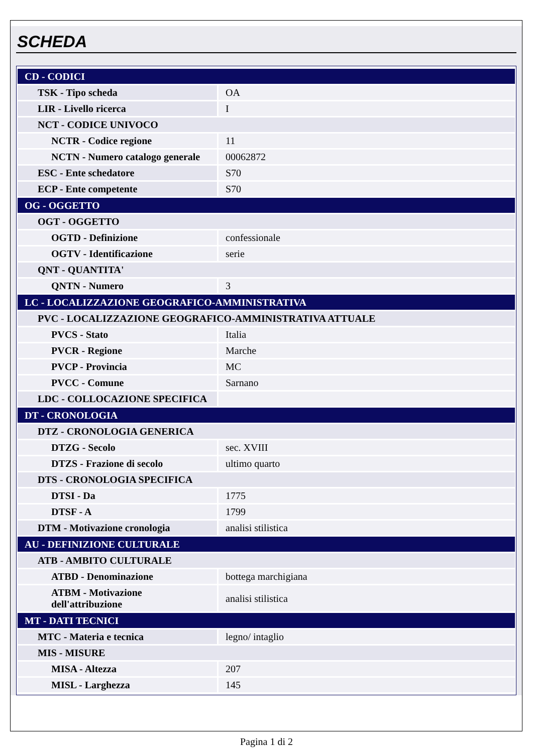SCHEDA
| CD - CODICI | |
| TSK - Tipo scheda | OA |
| LIR - Livello ricerca | I |
| NCT - CODICE UNIVOCO | |
| NCTR - Codice regione | 11 |
| NCTN - Numero catalogo generale | 00062872 |
| ESC - Ente schedatore | S70 |
| ECP - Ente competente | S70 |
| OG - OGGETTO | |
| OGT - OGGETTO | |
| OGTD - Definizione | confessionale |
| OGTV - Identificazione | serie |
| QNT - QUANTITA' | |
| QNTN - Numero | 3 |
| LC - LOCALIZZAZIONE GEOGRAFICO-AMMINISTRATIVA | |
| PVC - LOCALIZZAZIONE GEOGRAFICO-AMMINISTRATIVA ATTUALE | |
| PVCS - Stato | Italia |
| PVCR - Regione | Marche |
| PVCP - Provincia | MC |
| PVCC - Comune | Sarnano |
| LDC - COLLOCAZIONE SPECIFICA | |
| DT - CRONOLOGIA | |
| DTZ - CRONOLOGIA GENERICA | |
| DTZG - Secolo | sec. XVIII |
| DTZS - Frazione di secolo | ultimo quarto |
| DTS - CRONOLOGIA SPECIFICA | |
| DTSI - Da | 1775 |
| DTSF - A | 1799 |
| DTM - Motivazione cronologia | analisi stilistica |
| AU - DEFINIZIONE CULTURALE | |
| ATB - AMBITO CULTURALE | |
| ATBD - Denominazione | bottega marchigiana |
| ATBM - Motivazione dell'attribuzione | analisi stilistica |
| MT - DATI TECNICI | |
| MTC - Materia e tecnica | legno/ intaglio |
| MIS - MISURE | |
| MISA - Altezza | 207 |
| MISL - Larghezza | 145 |
Pagina 1 di 2